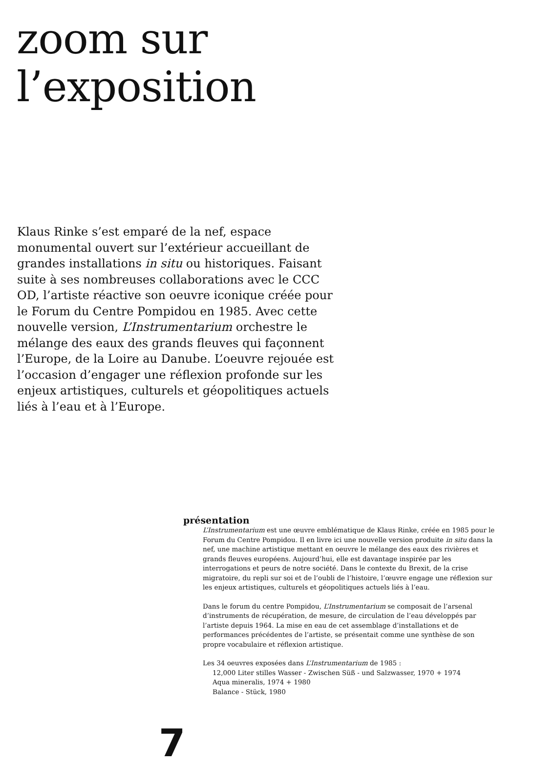zoom sur
l’exposition
Klaus Rinke s’est emparé de la nef, espace monumental ouvert sur l’extérieur accueillant de grandes installations in situ ou historiques. Faisant suite à ses nombreuses collaborations avec le CCC OD, l’artiste réactive son oeuvre iconique créée pour le Forum du Centre Pompidou en 1985. Avec cette nouvelle version, L’Instrumentarium orchestre le mélange des eaux des grands fleuves qui façonnent l’Europe, de la Loire au Danube. L’oeuvre rejouée est l’occasion d’engager une réflexion profonde sur les enjeux artistiques, culturels et géopolitiques actuels liés à l’eau et à l’Europe.
présentation
L’Instrumentarium est une œuvre emblématique de Klaus Rinke, créée en 1985 pour le Forum du Centre Pompidou. Il en livre ici une nouvelle version produite in situ dans la nef, une machine artistique mettant en oeuvre le mélange des eaux des rivières et grands fleuves européens. Aujourd’hui, elle est davantage inspirée par les interrogations et peurs de notre société. Dans le contexte du Brexit, de la crise migratoire, du repli sur soi et de l’oubli de l’histoire, l’œuvre engage une réflexion sur les enjeux artistiques, culturels et géopolitiques actuels liés à l’eau.
Dans le forum du centre Pompidou, L’Instrumentarium se composait de l’arsenal d’instruments de récupération, de mesure, de circulation de l’eau développés par l’artiste depuis 1964. La mise en eau de cet assemblage d’installations et de performances précédentes de l’artiste, se présentait comme une synthèse de son propre vocabulaire et réflexion artistique.
Les 34 oeuvres exposées dans L’Instrumentarium de 1985 :
12,000 Liter stilles Wasser - Zwischen Süß - und Salzwasser, 1970 + 1974
Aqua mineralis, 1974 + 1980
Balance - Stück, 1980
7